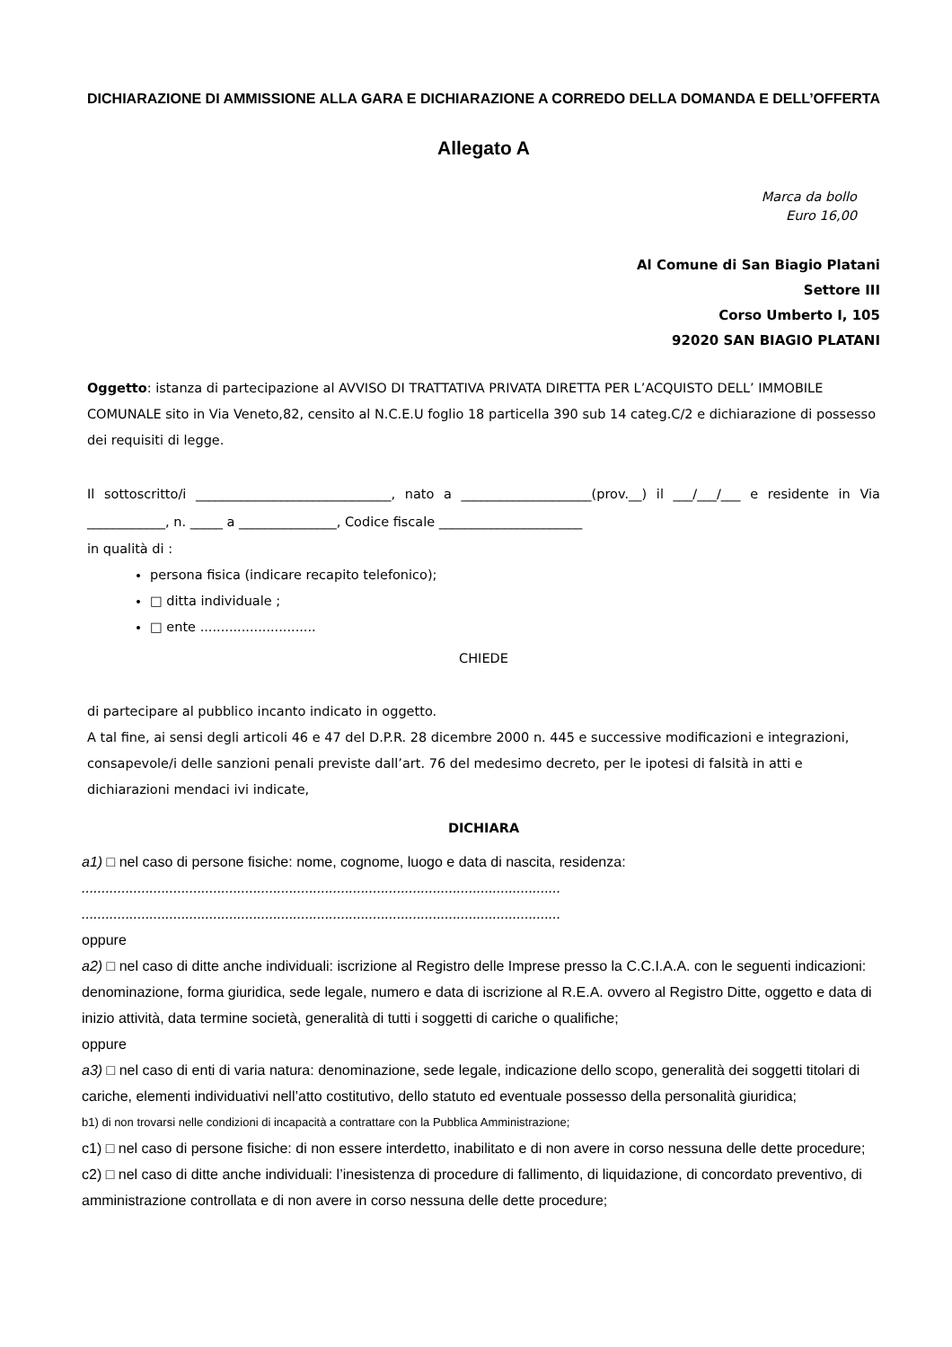DICHIARAZIONE DI AMMISSIONE ALLA GARA E DICHIARAZIONE A CORREDO DELLA DOMANDA E DELL’OFFERTA
Allegato A
Marca da bollo
Euro 16,00
Al Comune di San Biagio Platani
Settore III
Corso Umberto I, 105
92020 SAN BIAGIO PLATANI
Oggetto: istanza di partecipazione al AVVISO DI TRATTATIVA PRIVATA DIRETTA PER L’ACQUISTO DELL’ IMMOBILE COMUNALE sito in Via Veneto,82, censito al N.C.E.U foglio 18 particella 390 sub 14 categ.C/2 e dichiarazione di possesso dei requisiti di legge.
Il sottoscritto/i ______________________________, nato a ____________________(prov.__) il ___/___/___ e residente in Via ____________, n. _____ a _______________, Codice fiscale ______________________
in qualità di :
persona fisica (indicare recapito telefonico);
□ ditta individuale ;
□ ente ............................
CHIEDE
di partecipare al pubblico incanto indicato in oggetto.
A tal fine, ai sensi degli articoli 46 e 47 del D.P.R. 28 dicembre 2000 n. 445 e successive modificazioni e integrazioni, consapevole/i delle sanzioni penali previste dall’art. 76 del medesimo decreto, per le ipotesi di falsità in atti e dichiarazioni mendaci ivi indicate,
DICHIARA
a1) □ nel caso di persone fisiche: nome, cognome, luogo e data di nascita, residenza:
........................................................................................................................
........................................................................................................................
oppure
a2) □ nel caso di ditte anche individuali: iscrizione al Registro delle Imprese presso la C.C.I.A.A. con le seguenti indicazioni: denominazione, forma giuridica, sede legale, numero e data di iscrizione al R.E.A. ovvero al Registro Ditte, oggetto e data di inizio attività, data termine società, generalità di tutti i soggetti di cariche o qualifiche;
oppure
a3) □ nel caso di enti di varia natura: denominazione, sede legale, indicazione dello scopo, generalità dei soggetti titolari di cariche, elementi individuativi nell’atto costitutivo, dello statuto ed eventuale possesso della personalità giuridica;
b1) di non trovarsi nelle condizioni di incapacità a contrattare con la Pubblica Amministrazione;
c1) □ nel caso di persone fisiche: di non essere interdetto, inabilitato e di non avere in corso nessuna delle dette procedure;
c2) □ nel caso di ditte anche individuali: l’inesistenza di procedure di fallimento, di liquidazione, di concordato preventivo, di amministrazione controllata e di non avere in corso nessuna delle dette procedure;